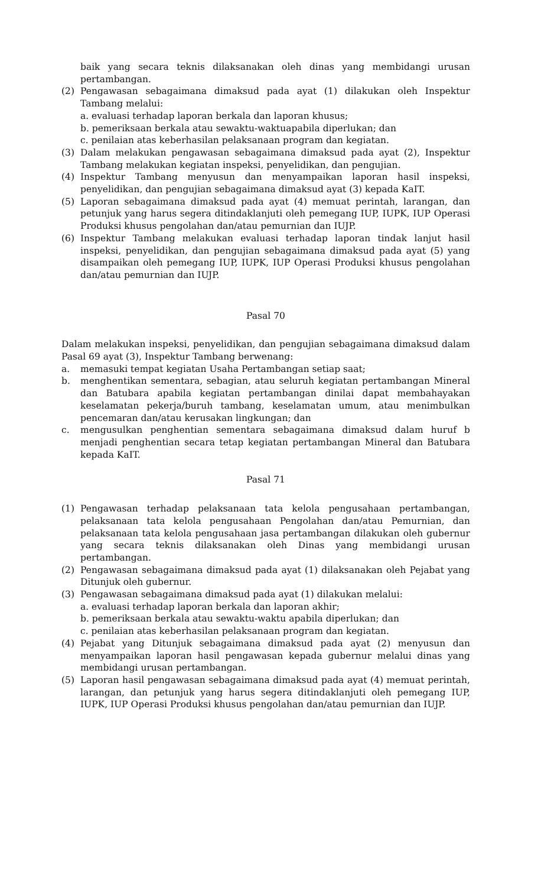baik yang secara teknis dilaksanakan oleh dinas yang membidangi urusan pertambangan.
(2) Pengawasan sebagaimana dimaksud pada ayat (1) dilakukan oleh Inspektur Tambang melalui:
a. evaluasi terhadap laporan berkala dan laporan khusus;
b. pemeriksaan berkala atau sewaktu-waktuapabila diperlukan; dan
c. penilaian atas keberhasilan pelaksanaan program dan kegiatan.
(3) Dalam melakukan pengawasan sebagaimana dimaksud pada ayat (2), Inspektur Tambang melakukan kegiatan inspeksi, penyelidikan, dan pengujian.
(4) Inspektur Tambang menyusun dan menyampaikan laporan hasil inspeksi, penyelidikan, dan pengujian sebagaimana dimaksud ayat (3) kepada KaIT.
(5) Laporan sebagaimana dimaksud pada ayat (4) memuat perintah, larangan, dan petunjuk yang harus segera ditindaklanjuti oleh pemegang IUP, IUPK, IUP Operasi Produksi khusus pengolahan dan/atau pemurnian dan IUJP.
(6) Inspektur Tambang melakukan evaluasi terhadap laporan tindak lanjut hasil inspeksi, penyelidikan, dan pengujian sebagaimana dimaksud pada ayat (5) yang disampaikan oleh pemegang IUP, IUPK, IUP Operasi Produksi khusus pengolahan dan/atau pemurnian dan IUJP.
Pasal 70
Dalam melakukan inspeksi, penyelidikan, dan pengujian sebagaimana dimaksud dalam Pasal 69 ayat (3), Inspektur Tambang berwenang:
a. memasuki tempat kegiatan Usaha Pertambangan setiap saat;
b. menghentikan sementara, sebagian, atau seluruh kegiatan pertambangan Mineral dan Batubara apabila kegiatan pertambangan dinilai dapat membahayakan keselamatan pekerja/buruh tambang, keselamatan umum, atau menimbulkan pencemaran dan/atau kerusakan lingkungan; dan
c. mengusulkan penghentian sementara sebagaimana dimaksud dalam huruf b menjadi penghentian secara tetap kegiatan pertambangan Mineral dan Batubara kepada KaIT.
Pasal 71
(1) Pengawasan terhadap pelaksanaan tata kelola pengusahaan pertambangan, pelaksanaan tata kelola pengusahaan Pengolahan dan/atau Pemurnian, dan pelaksanaan tata kelola pengusahaan jasa pertambangan dilakukan oleh gubernur yang secara teknis dilaksanakan oleh Dinas yang membidangi urusan pertambangan.
(2) Pengawasan sebagaimana dimaksud pada ayat (1) dilaksanakan oleh Pejabat yang Ditunjuk oleh gubernur.
(3) Pengawasan sebagaimana dimaksud pada ayat (1) dilakukan melalui:
a. evaluasi terhadap laporan berkala dan laporan akhir;
b. pemeriksaan berkala atau sewaktu-waktu apabila diperlukan; dan
c. penilaian atas keberhasilan pelaksanaan program dan kegiatan.
(4) Pejabat yang Ditunjuk sebagaimana dimaksud pada ayat (2) menyusun dan menyampaikan laporan hasil pengawasan kepada gubernur melalui dinas yang membidangi urusan pertambangan.
(5) Laporan hasil pengawasan sebagaimana dimaksud pada ayat (4) memuat perintah, larangan, dan petunjuk yang harus segera ditindaklanjuti oleh pemegang IUP, IUPK, IUP Operasi Produksi khusus pengolahan dan/atau pemurnian dan IUJP.